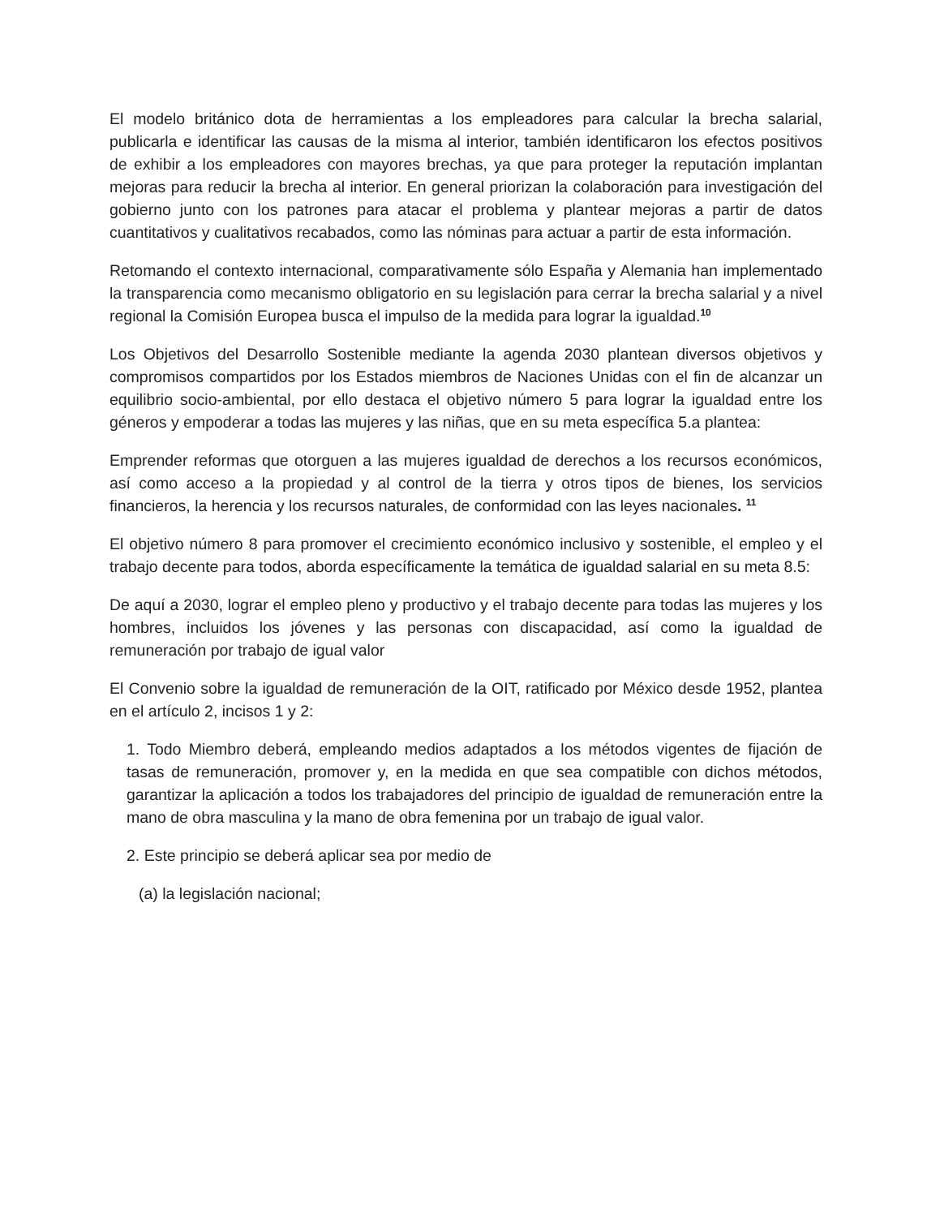El modelo británico dota de herramientas a los empleadores para calcular la brecha salarial, publicarla e identificar las causas de la misma al interior, también identificaron los efectos positivos de exhibir a los empleadores con mayores brechas, ya que para proteger la reputación implantan mejoras para reducir la brecha al interior. En general priorizan la colaboración para investigación del gobierno junto con los patrones para atacar el problema y plantear mejoras a partir de datos cuantitativos y cualitativos recabados, como las nóminas para actuar a partir de esta información.
Retomando el contexto internacional, comparativamente sólo España y Alemania han implementado la transparencia como mecanismo obligatorio en su legislación para cerrar la brecha salarial y a nivel regional la Comisión Europea busca el impulso de la medida para lograr la igualdad.<sup>10</sup>
Los Objetivos del Desarrollo Sostenible mediante la agenda 2030 plantean diversos objetivos y compromisos compartidos por los Estados miembros de Naciones Unidas con el fin de alcanzar un equilibrio socio-ambiental, por ello destaca el objetivo número 5 para lograr la igualdad entre los géneros y empoderar a todas las mujeres y las niñas, que en su meta específica 5.a plantea:
Emprender reformas que otorguen a las mujeres igualdad de derechos a los recursos económicos, así como acceso a la propiedad y al control de la tierra y otros tipos de bienes, los servicios financieros, la herencia y los recursos naturales, de conformidad con las leyes nacionales. <sup>11</sup>
El objetivo número 8 para promover el crecimiento económico inclusivo y sostenible, el empleo y el trabajo decente para todos, aborda específicamente la temática de igualdad salarial en su meta 8.5:
De aquí a 2030, lograr el empleo pleno y productivo y el trabajo decente para todas las mujeres y los hombres, incluidos los jóvenes y las personas con discapacidad, así como la igualdad de remuneración por trabajo de igual valor
El Convenio sobre la igualdad de remuneración de la OIT, ratificado por México desde 1952, plantea en el artículo 2, incisos 1 y 2:
1. Todo Miembro deberá, empleando medios adaptados a los métodos vigentes de fijación de tasas de remuneración, promover y, en la medida en que sea compatible con dichos métodos, garantizar la aplicación a todos los trabajadores del principio de igualdad de remuneración entre la mano de obra masculina y la mano de obra femenina por un trabajo de igual valor.
2. Este principio se deberá aplicar sea por medio de
(a) la legislación nacional;